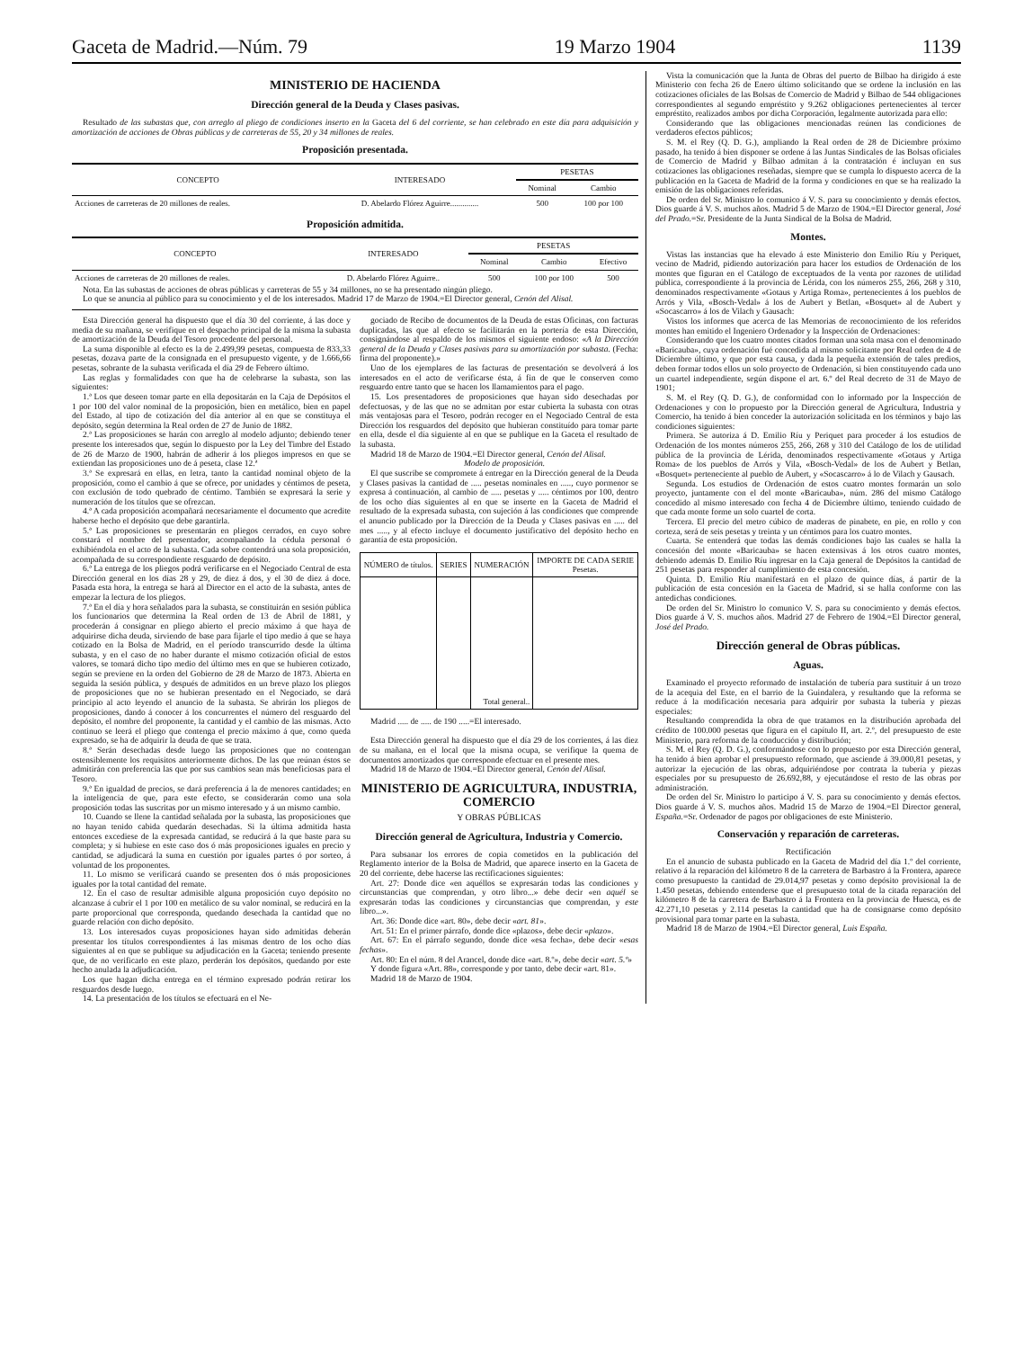Gaceta de Madrid.—Núm. 79 19 Marzo 1904 1139
MINISTERIO DE HACIENDA
Dirección general de la Deuda y Clases pasivas.
Resultado de las subastas que, con arreglo al pliego de condiciones inserto en la Gaceta del 6 del corriente, se han celebrado en este día para adquisición y amortización de acciones de Obras públicas y de carreteras de 55, 20 y 34 millones de reales.
Proposición presentada.
| CONCEPTO | INTERESADO | PESETAS | |
| --- | --- | --- | --- |
| | | Nominal | Cambio |
| Acciones de carreteras de 20 millones de reales. | D. Abelardo Flórez Aguirre.............. | 500 | 100 por 100 |
Proposición admitida.
| CONCEPTO | INTERESADO | PESETAS | | |
| --- | --- | --- | --- | --- |
| | | Nominal | Cambio | Efectivo |
| Acciones de carreteras de 20 millones de reales. | D. Abelardo Flórez Aguirre.. | 500 | 100 por 100 | 500 |
Nota. En las subastas de acciones de obras públicas y carreteras de 55 y 34 millones, no se ha presentado ningún pliego.
Lo que se anuncia al público para su conocimiento y el de los interesados. Madrid 17 de Marzo de 1904.=El Director general, Cenón del Alisal.
Esta Dirección general ha dispuesto que el día 30 del corriente, á las doce y media de su mañana, se verifique en el despacho principal de la misma la subasta de amortización de la Deuda del Tesoro procedente del personal.
La suma disponible al efecto es la de 2.499,99 pesetas, compuesta de 833,33 pesetas, dozava parte de la consignada en el presupuesto vigente, y de 1.666,66 pesetas, sobrante de la subasta verificada el día 29 de Febrero último.
Las reglas y formalidades con que ha de celebrarse la subasta, son las siguientes:
1.ª Los que deseen tomar parte en ella depositarán en la Caja de Depósitos el 1 por 100 del valor nominal de la proposición, bien en metálico, bien en papel del Estado, al tipo de cotización del día anterior al en que se constituya el depósito, según determina la Real orden de 27 de Junio de 1882.
2.ª Las proposiciones se harán con arreglo al modelo adjunto; debiendo tener presente los interesados que, según lo dispuesto por la Ley del Timbre del Estado de 26 de Marzo de 1900, habrán de adherir á los pliegos impresos en que se extiendan las proposiciones uno de á peseta, clase 12.ª
3.ª Se expresará en ellas, en letra, tanto la cantidad nominal objeto de la proposición, como el cambio á que se ofrece, por unidades y céntimos de peseta, con exclusión de todo quebrado de céntimo. También se expresará la serie y numeración de los títulos que se ofrezcan.
4.ª A cada proposición acompañará necesariamente el documento que acredite haberse hecho el depósito que debe garantirla.
5.ª Las proposiciones se presentarán en pliegos cerrados, en cuyo sobre constará el nombre del presentador, acompañando la cédula personal ó exhibiéndola en el acto de la subasta. Cada sobre contendrá una sola proposición, acompañada de su correspondiente resguardo de depósito.
6.ª La entrega de los pliegos podrá verificarse en el Negociado Central de esta Dirección general en los días 28 y 29, de diez á dos, y el 30 de diez á doce. Pasada esta hora, la entrega se hará al Director en el acto de la subasta, antes de empezar la lectura de los pliegos.
7.ª En el día y hora señalados para la subasta, se constituirán en sesión pública los funcionarios que determina la Real orden de 13 de Abril de 1881, y procederán á consignar en pliego abierto el precio máximo á que haya de adquirirse dicha deuda, sirviendo de base para fijarle el tipo medio á que se haya cotizado en la Bolsa de Madrid, en el período transcurrido desde la última subasta, y en el caso de no haber durante el mismo cotización oficial de estos valores, se tomará dicho tipo medio del último mes en que se hubieren cotizado, según se previene en la orden del Gobierno de 28 de Marzo de 1873. Abierta en seguida la sesión pública, y después de admitidos en un breve plazo los pliegos de proposiciones que no se hubieran presentado en el Negociado, se dará principio al acto leyendo el anuncio de la subasta. Se abrirán los pliegos de proposiciones, dando á conocer á los concurrentes el número del resguardo del depósito, el nombre del proponente, la cantidad y el cambio de las mismas. Acto continuo se leerá el pliego que contenga el precio máximo á que, como queda expresado, se ha de adquirir la deuda de que se trata.
8.ª Serán desechadas desde luego las proposiciones que no contengan ostensiblemente los requisitos anteriormente dichos. De las que reúnan éstos se admitirán con preferencia las que por sus cambios sean más beneficiosas para el Tesoro.
9.ª En igualdad de precios, se dará preferencia á la de menores cantidades; en la inteligencia de que, para este efecto, se considerarán como una sola proposición todas las suscritas por un mismo interesado y á un mismo cambio.
10. Cuando se llene la cantidad señalada por la subasta, las proposiciones que no hayan tenido cabida quedarán desechadas. Si la última admitida hasta entonces excediese de la expresada cantidad, se reducirá á la que baste para su completa; y si hubiese en este caso dos ó más proposiciones iguales en precio y cantidad, se adjudicará la suma en cuestión por iguales partes ó por sorteo, á voluntad de los proponentes.
11. Lo mismo se verificará cuando se presenten dos ó más proposiciones iguales por la total cantidad del remate.
12. En el caso de resultar admisible alguna proposición cuyo depósito no alcanzase á cubrir el 1 por 100 en metálico de su valor nominal, se reducirá en la parte proporcional que corresponda, quedando desechada la cantidad que no guarde relación con dicho depósito.
13. Los interesados cuyas proposiciones hayan sido admitidas deberán presentar los títulos correspondientes á las mismas dentro de los ocho días siguientes al en que se publique su adjudicación en la Gaceta; teniendo presente que, de no verificarlo en este plazo, perderán los depósitos, quedando por este hecho anulada la adjudicación.
Los que hagan dicha entrega en el término expresado podrán retirar los resguardos desde luego.
14. La presentación de los títulos se efectuará en el Ne-
gociado de Recibo de documentos de la Deuda de estas Oficinas, con facturas duplicadas, las que al efecto se facilitarán en la portería de esta Dirección, consignándose al respaldo de los mismos el siguiente endoso: «A la Dirección general de la Deuda y Clases pasivas para su amortización por subasta. (Fecha: firma del proponente).»
Uno de los ejemplares de las facturas de presentación se devolverá á los interesados en el acto de verificarse ésta, á fin de que le conserven como resguardo entre tanto que se hacen los llamamientos para el pago.
15. Los presentadores de proposiciones que hayan sido desechadas por defectuosas, y de las que no se admitan por estar cubierta la subasta con otras más ventajosas para el Tesoro, podrán recoger en el Negociado Central de esta Dirección los resguardos del depósito que hubieran constituído para tomar parte en ella, desde el día siguiente al en que se publique en la Gaceta el resultado de la subasta.
Madrid 18 de Marzo de 1904.=El Director general, Cenón del Alisal.
Modelo de proposición.
El que suscribe se compromete á entregar en la Dirección general de la Deuda y Clases pasivas la cantidad de ..... pesetas nominales en ....., cuyo pormenor se expresa á continuación, al cambio de ..... pesetas y ..... céntimos por 100, dentro de los ocho días siguientes al en que se inserte en la Gaceta de Madrid el resultado de la expresada subasta, con sujeción á las condiciones que comprende el anuncio publicado por la Dirección de la Deuda y Clases pasivas en ..... del mes ....., y al efecto incluye el documento justificativo del depósito hecho en garantía de esta proposición.
| NÚMERO de títulos. | SERIES | NUMERACIÓN | IMPORTE DE CADA SERIE Pesetas. |
| --- | --- | --- | --- |
| | | Total general.. | |
Madrid ..... de ..... de 190 .....=El interesado.
Esta Dirección general ha dispuesto que el día 29 de los corrientes, á las diez de su mañana, en el local que la misma ocupa, se verifique la quema de documentos amortizados que corresponde efectuar en el presente mes.
Madrid 18 de Marzo de 1904.=El Director general, Cenón del Alisal.
MINISTERIO DE AGRICULTURA, INDUSTRIA, COMERCIO
Y OBRAS PÚBLICAS
Dirección general de Agricultura, Industria y Comercio.
Para subsanar los errores de copia cometidos en la publicación del Reglamento interior de la Bolsa de Madrid, que aparece inserto en la Gaceta de 20 del corriente, debe hacerse las rectificaciones siguientes:
Art. 27: Donde dice «en aquéllos se expresarán todas las condiciones y circunstancias que comprendan, y otro libro...» debe decir «en aquél se expresarán todas las condiciones y circunstancias que comprendan, y este libro...».
Art. 36: Donde dice «art. 80», debe decir «art. 81».
Art. 51: En el primer párrafo, donde dice «plazos», debe decir «plazo».
Art. 67: En el párrafo segundo, donde dice «esa fecha», debe decir «esas fechas».
Art. 80: En el núm. 8 del Arancel, donde dice «art. 8.º», debe decir «art. 5.º»
Y donde figura «Art. 88», corresponde y por tanto, debe decir «art. 81».
Madrid 18 de Marzo de 1904.
Vista la comunicación que la Junta de Obras del puerto de Bilbao ha dirigido á este Ministerio con fecha 26 de Enero último solicitando que se ordene la inclusión en las cotizaciones oficiales de las Bolsas de Comercio de Madrid y Bilbao de 544 obligaciones correspondientes al segundo empréstito y 9.262 obligaciones pertenecientes al tercer empréstito, realizados ambos por dicha Corporación, legalmente autorizada para ello:
Considerando que las obligaciones mencionadas reúnen las condiciones de verdaderos efectos públicos;
S. M. el Rey (Q. D. G.), ampliando la Real orden de 28 de Diciembre próximo pasado, ha tenido á bien disponer se ordene á las Juntas Sindicales de las Bolsas oficiales de Comercio de Madrid y Bilbao admitan á la contratación é incluyan en sus cotizaciones las obligaciones reseñadas, siempre que se cumpla lo dispuesto acerca de la publicación en la Gaceta de Madrid de la forma y condiciones en que se ha realizado la emisión de las obligaciones referidas.
De orden del Sr. Ministro lo comunico á V. S. para su conocimiento y demás efectos. Dios guarde á V. S. muchos años. Madrid 5 de Marzo de 1904.=El Director general, José del Prado.=Sr. Presidente de la Junta Sindical de la Bolsa de Madrid.
Montes.
Vistas las instancias que ha elevado á este Ministerio don Emilio Ríu y Periquet, vecino de Madrid, pidiendo autorización para hacer los estudios de Ordenación de los montes que figuran en el Catálogo de exceptuados de la venta por razones de utilidad pública, correspondiente á la provincia de Lérida, con los números 255, 266, 268 y 310, denominados respectivamente «Gotaus y Artiga Roma», pertenecientes á los pueblos de Arrós y Vila, «Bosch-Vedal» á los de Aubert y Betlan, «Bosquet» al de Aubert y «Socascarro» á los de Vilach y Gausach:
Vistos los informes que acerca de las Memorias de reconocimiento de los referidos montes han emitido el Ingeniero Ordenador y la Inspección de Ordenaciones:
Considerando que los cuatro montes citados forman una sola masa con el denominado «Baricauba», cuya ordenación fué concedida al mismo solicitante por Real orden de 4 de Diciembre último, y que por esta causa, y dada la pequeña extensión de tales predios, deben formar todos ellos un solo proyecto de Ordenación, si bien constituyendo cada uno un cuartel independiente, según dispone el art. 6.º del Real decreto de 31 de Mayo de 1901;
S. M. el Rey (Q. D. G.), de conformidad con lo informado por la Inspección de Ordenaciones y con lo propuesto por la Dirección general de Agricultura, Industria y Comercio, ha tenido á bien conceder la autorización solicitada en los términos y bajo las condiciones siguientes:
Primera. Se autoriza á D. Emilio Ríu y Periquet para proceder á los estudios de Ordenación de los montes números 255, 266, 268 y 310 del Catálogo de los de utilidad pública de la provincia de Lérida, denominados respectivamente «Gotaus y Artiga Roma» de los pueblos de Arrós y Vila, «Bosch-Vedal» de los de Aubert y Betlan, «Bosquet» perteneciente al pueblo de Aubert, y «Socascarro» á lo de Vilach y Gausach.
Segunda. Los estudios de Ordenación de estos cuatro montes formarán un solo proyecto, juntamente con el del monte «Baricauba», núm. 286 del mismo Catálogo concedido al mismo interesado con fecha 4 de Diciembre último, teniendo cuidado de que cada monte forme un solo cuartel de corta.
Tercera. El precio del metro cúbico de maderas de pinabete, en pie, en rollo y con corteza, será de seis pesetas y treinta y un céntimos para los cuatro montes.
Cuarta. Se entenderá que todas las demás condiciones bajo las cuales se halla la concesión del monte «Baricauba» se hacen extensivas á los otros cuatro montes, debiendo además D. Emilio Ríu ingresar en la Caja general de Depósitos la cantidad de 251 pesetas para responder al cumplimiento de esta concesión.
Quinta. D. Emilio Ríu manifestará en el plazo de quince días, á partir de la publicación de esta concesión en la Gaceta de Madrid, si se halla conforme con las antedichas condiciones.
De orden del Sr. Ministro lo comunico V. S. para su conocimiento y demás efectos. Dios guarde á V. S. muchos años. Madrid 27 de Febrero de 1904.=El Director general, José del Prado.
Dirección general de Obras públicas.
Aguas.
Examinado el proyecto reformado de instalación de tubería para sustituir á un trozo de la acequia del Este, en el barrio de la Guindalera, y resultando que la reforma se reduce á la modificación necesaria para adquirir por subasta la tubería y piezas especiales:
Resultando comprendida la obra de que tratamos en la distribución aprobada del crédito de 100.000 pesetas que figura en el capítulo II, art. 2.º, del presupuesto de este Ministerio, para reforma de la conducción y distribución;
S. M. el Rey (Q. D. G.), conformándose con lo propuesto por esta Dirección general, ha tenido á bien aprobar el presupuesto reformado, que asciende á 39.000,81 pesetas, y autorizar la ejecución de las obras, adquiriéndose por contrata la tubería y piezas especiales por su presupuesto de 26.692,88, y ejecutándose el resto de las obras por administración.
De orden del Sr. Ministro lo participo á V. S. para su conocimiento y demás efectos. Dios guarde á V. S. muchos años. Madrid 15 de Marzo de 1904.=El Director general, España.=Sr. Ordenador de pagos por obligaciones de este Ministerio.
Conservación y reparación de carreteras.
Rectificación
En el anuncio de subasta publicado en la Gaceta de Madrid del día 1.º del corriente, relativo á la reparación del kilómetro 8 de la carretera de Barbastro á la Frontera, aparece como presupuesto la cantidad de 29.014,97 pesetas y como depósito provisional la de 1.450 pesetas, debiendo entenderse que el presupuesto total de la citada reparación del kilómetro 8 de la carretera de Barbastro á la Frontera en la provincia de Huesca, es de 42.271,10 pesetas y 2.114 pesetas la cantidad que ha de consignarse como depósito provisional para tomar parte en la subasta.
Madrid 18 de Marzo de 1904.=El Director general, Luis España.